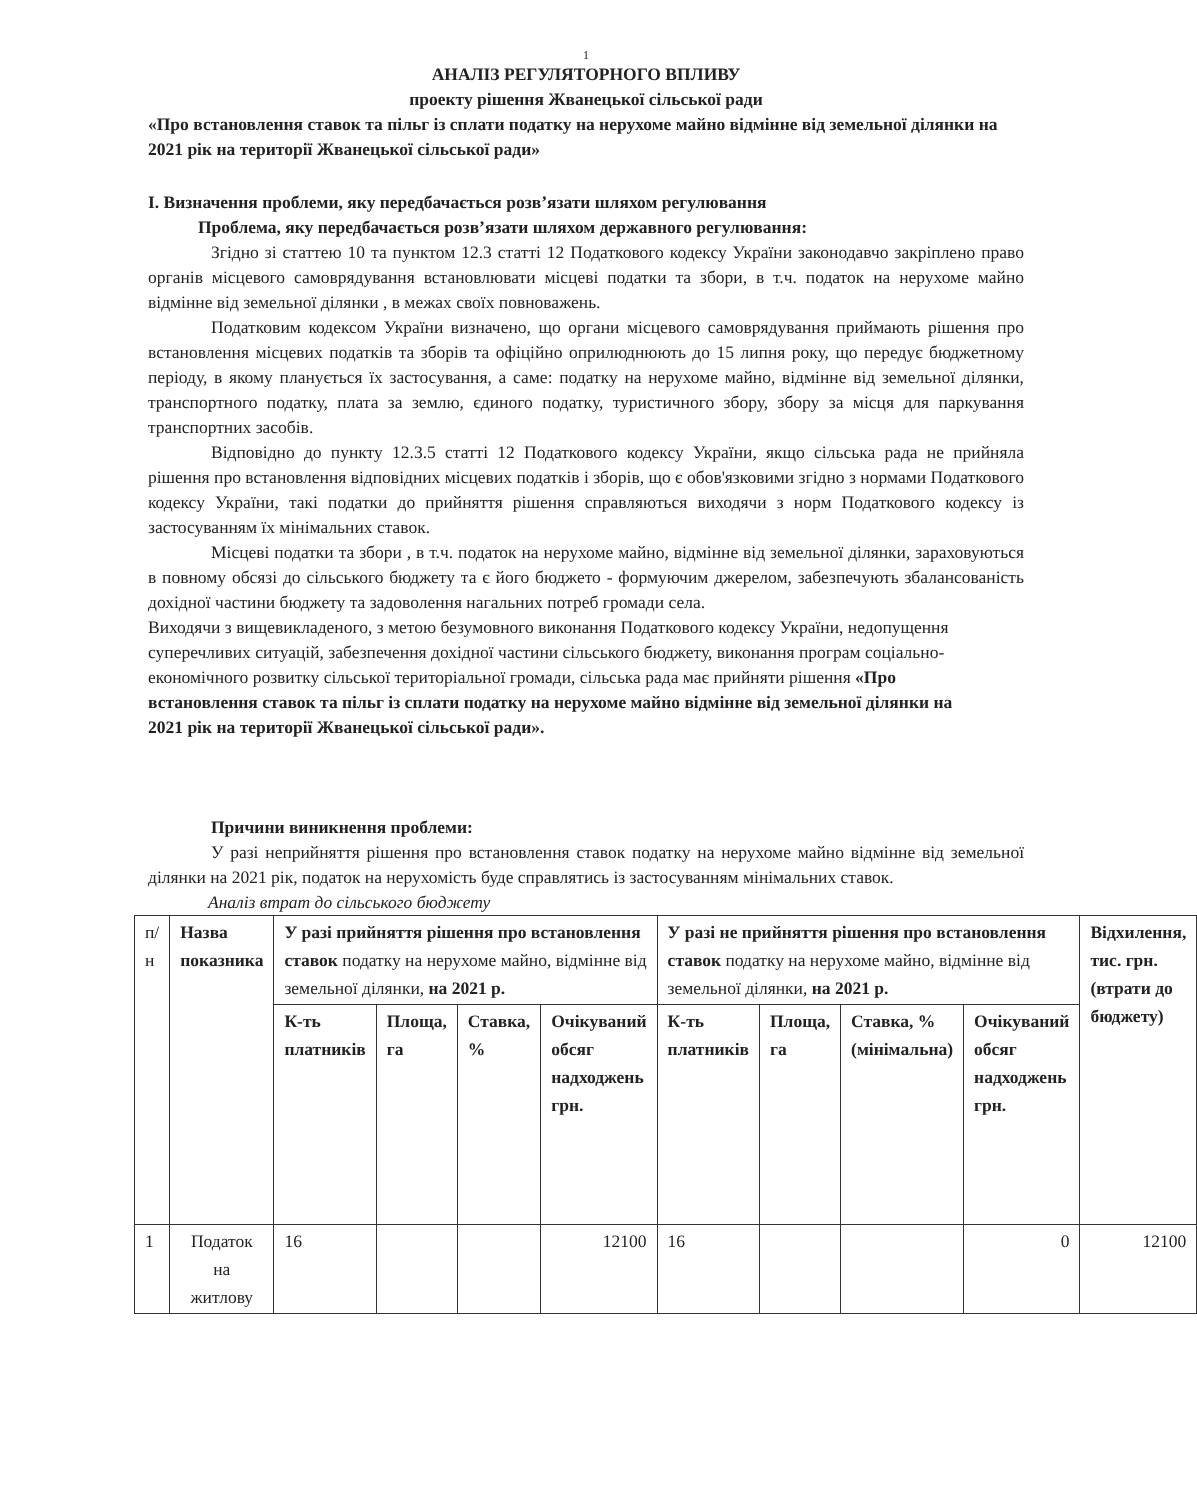1
АНАЛІЗ РЕГУЛЯТОРНОГО ВПЛИВУ
проекту рішення Жванецької сільської ради
«Про встановлення ставок та пільг із сплати податку на нерухоме майно відмінне від земельної ділянки на 2021 рік на території Жванецької сільської ради»
І. Визначення проблеми, яку передбачається розв’язати шляхом регулювання
Проблема, яку передбачається розв’язати шляхом державного регулювання:
Згідно зі статтею 10 та пунктом 12.3 статті 12 Податкового кодексу України законодавчо закріплено право органів місцевого самоврядування встановлювати місцеві податки та збори, в т.ч. податок на нерухоме майно відмінне від земельної ділянки , в межах своїх повноважень.
Податковим кодексом України визначено, що органи місцевого самоврядування приймають рішення про встановлення місцевих податків та зборів та офіційно оприлюднюють до 15 липня року, що передує бюджетному періоду, в якому планується їх застосування, а саме: податку на нерухоме майно, відмінне від земельної ділянки, транспортного податку, плата за землю, єдиного податку, туристичного збору, збору за місця для паркування транспортних засобів.
Відповідно до пункту 12.3.5 статті 12 Податкового кодексу України, якщо сільська рада не прийняла рішення про встановлення відповідних місцевих податків і зборів, що є обов'язковими згідно з нормами Податкового кодексу України, такі податки до прийняття рішення справляються виходячи з норм Податкового кодексу із застосуванням їх мінімальних ставок.
Місцеві податки та збори , в т.ч. податок на нерухоме майно, відмінне від земельної ділянки, зараховуються в повному обсязі до сільського бюджету та є його бюджето - формуючим джерелом, забезпечують збалансованість дохідної частини бюджету та задоволення нагальних потреб громади села.
Виходячи з вищевикладеного, з метою безумовного виконання Податкового кодексу України, недопущення суперечливих ситуацій, забезпечення дохідної частини сільського бюджету, виконання програм соціально-економічного розвитку сільської територіальної громади, сільська рада має прийняти рішення «Про встановлення ставок та пільг із сплати податку на нерухоме майно відмінне від земельної ділянки на 2021 рік на території Жванецької сільської ради».
Причини виникнення проблеми:
У разі неприйняття рішення про встановлення ставок податку на нерухоме майно відмінне від земельної ділянки на 2021 рік, податок на нерухомість буде справлятись із застосуванням мінімальних ставок.
Аналіз втрат до сільського бюджету
| п/н | Назва показника | У разі прийняття рішення про встановлення ставок податку на нерухоме майно, відмінне від земельної ділянки, на 2021 р. | | | | У разі не прийняття рішення про встановлення ставок податку на нерухоме майно, відмінне від земельної ділянки, на 2021 р. | | | | Відхилення, тис. грн. (втрати до бюджету) |
| --- | --- | --- | --- | --- | --- | --- | --- | --- | --- | --- |
| | | К-ть платників | Площа, га | Ставка, % | Очікуваний обсяг надходжень грн. | К-ть платників | Площа, га | Ставка, % (мінімальна) | Очікуваний обсяг надходжень грн. | |
| 1 | Податок на житлову | 16 | | | 12100 | 16 | | | 0 | 12100 |